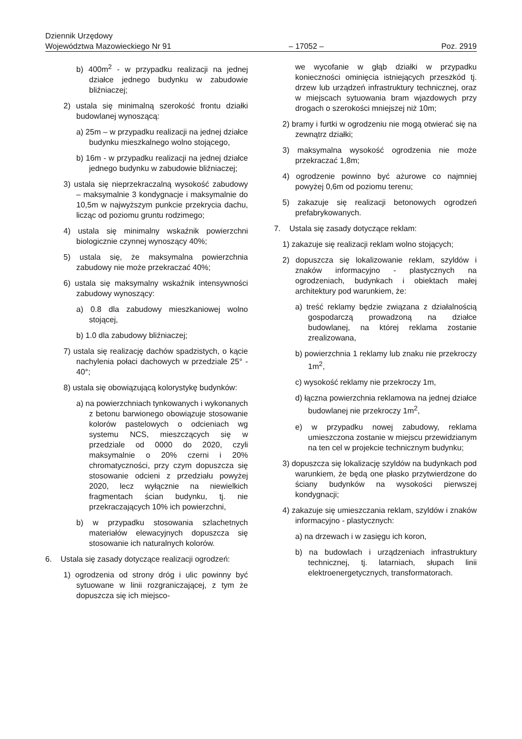Dziennik Urzędowy
Województwa Mazowieckiego Nr 91 – 17052 – Poz. 2919
b) 400m<sup>2</sup> - w przypadku realizacji na jednej działce jednego budynku w zabudowie bliźniaczej;
2) ustala się minimalną szerokość frontu działki budowlanej wynoszącą:
a) 25m – w przypadku realizacji na jednej działce budynku mieszkalnego wolno stojącego,
b) 16m - w przypadku realizacji na jednej działce jednego budynku w zabudowie bliźniaczej;
3) ustala się nieprzekraczalną wysokość zabudowy – maksymalnie 3 kondygnacje i maksymalnie do 10,5m w najwyższym punkcie przekrycia dachu, licząc od poziomu gruntu rodzimego;
4) ustala się minimalny wskaźnik powierzchni biologicznie czynnej wynoszący 40%;
5) ustala się, że maksymalna powierzchnia zabudowy nie może przekraczać 40%;
6) ustala się maksymalny wskaźnik intensywności zabudowy wynoszący:
a) 0.8 dla zabudowy mieszkaniowej wolno stojącej,
b) 1.0 dla zabudowy bliźniaczej;
7) ustala się realizację dachów spadzistych, o kącie nachylenia połaci dachowych w przedziale 25° - 40°;
8) ustala się obowiązującą kolorystykę budynków:
a) na powierzchniach tynkowanych i wykonanych z betonu barwionego obowiązuje stosowanie kolorów pastelowych o odcieniach wg systemu NCS, mieszczących się w przedziale od 0000 do 2020, czyli maksymalnie o 20% czerni i 20% chromatyczności, przy czym dopuszcza się stosowanie odcieni z przedziału powyżej 2020, lecz wyłącznie na niewielkich fragmentach ścian budynku, tj. nie przekraczających 10% ich powierzchni,
b) w przypadku stosowania szlachetnych materiałów elewacyjnych dopuszcza się stosowanie ich naturalnych kolorów.
6. Ustala się zasady dotyczące realizacji ogrodzeń:
1) ogrodzenia od strony dróg i ulic powinny być sytuowane w linii rozgraniczającej, z tym że dopuszcza się ich miejsco-
we wycofanie w głąb działki w przypadku konieczności ominięcia istniejących przeszkód tj. drzew lub urządzeń infrastruktury technicznej, oraz w miejscach sytuowania bram wjazdowych przy drogach o szerokości mniejszej niż 10m;
2) bramy i furtki w ogrodzeniu nie mogą otwierać się na zewnątrz działki;
3) maksymalna wysokość ogrodzenia nie może przekraczać 1,8m;
4) ogrodzenie powinno być ażurowe co najmniej powyżej 0,6m od poziomu terenu;
5) zakazuje się realizacji betonowych ogrodzeń prefabrykowanych.
7. Ustala się zasady dotyczące reklam:
1) zakazuje się realizacji reklam wolno stojących;
2) dopuszcza się lokalizowanie reklam, szyldów i znaków informacyjno - plastycznych na ogrodzeniach, budynkach i obiektach małej architektury pod warunkiem, że:
a) treść reklamy będzie związana z działalnością gospodarczą prowadzoną na działce budowlanej, na której reklama zostanie zrealizowana,
b) powierzchnia 1 reklamy lub znaku nie przekroczy 1m<sup>2</sup>,
c) wysokość reklamy nie przekroczy 1m,
d) łączna powierzchnia reklamowa na jednej działce budowlanej nie przekroczy 1m<sup>2</sup>,
e) w przypadku nowej zabudowy, reklama umieszczona zostanie w miejscu przewidzianym na ten cel w projekcie technicznym budynku;
3) dopuszcza się lokalizację szyldów na budynkach pod warunkiem, że będą one płasko przytwierdzone do ściany budynków na wysokości pierwszej kondygnacji;
4) zakazuje się umieszczania reklam, szyldów i znaków informacyjno - plastycznych:
a) na drzewach i w zasięgu ich koron,
b) na budowlach i urządzeniach infrastruktury technicznej, tj. latarniach, słupach linii elektroenergetycznych, transformatorach.